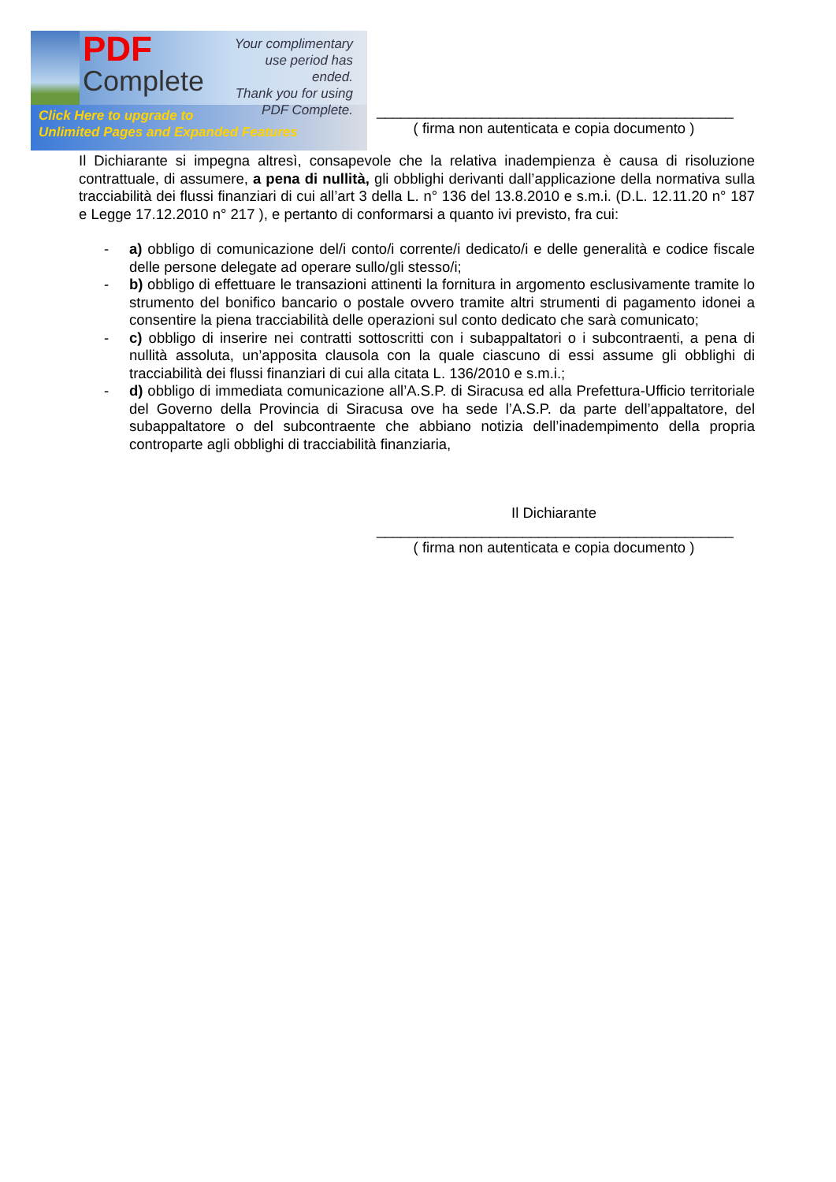PDF
Complete
Your complimentary
use period has ended.
Thank you for using
PDF Complete.
Click Here to upgrade to
Unlimited Pages and Expanded Features
____________________________________________
( firma non autenticata e copia documento )
Il Dichiarante si impegna altresì, consapevole che la relativa inadempienza è causa di risoluzione contrattuale, di assumere, a pena di nullità, gli obblighi derivanti dall’applicazione della normativa sulla tracciabilità dei flussi finanziari di cui all’art 3 della L. n° 136 del 13.8.2010 e s.m.i. (D.L. 12.11.20 n° 187 e Legge 17.12.2010 n° 217 ), e pertanto di conformarsi a quanto ivi previsto, fra cui:
- a) obbligo di comunicazione del/i conto/i corrente/i dedicato/i e delle generalità e codice fiscale delle persone delegate ad operare sullo/gli stesso/i;
- b) obbligo di effettuare le transazioni attinenti la fornitura in argomento esclusivamente tramite lo strumento del bonifico bancario o postale ovvero tramite altri strumenti di pagamento idonei a consentire la piena tracciabilità delle operazioni sul conto dedicato che sarà comunicato;
- c) obbligo di inserire nei contratti sottoscritti con i subappaltatori o i subcontraenti, a pena di nullità assoluta, un’apposita clausola con la quale ciascuno di essi assume gli obblighi di tracciabilità dei flussi finanziari di cui alla citata L. 136/2010 e s.m.i.;
- d) obbligo di immediata comunicazione all’A.S.P. di Siracusa ed alla Prefettura-Ufficio territoriale del Governo della Provincia di Siracusa ove ha sede l’A.S.P. da parte dell’appaltatore, del subappaltatore o del subcontraente che abbiano notizia dell’inadempimento della propria controparte agli obblighi di tracciabilità finanziaria,
Il Dichiarante
____________________________________________
( firma non autenticata e copia documento )